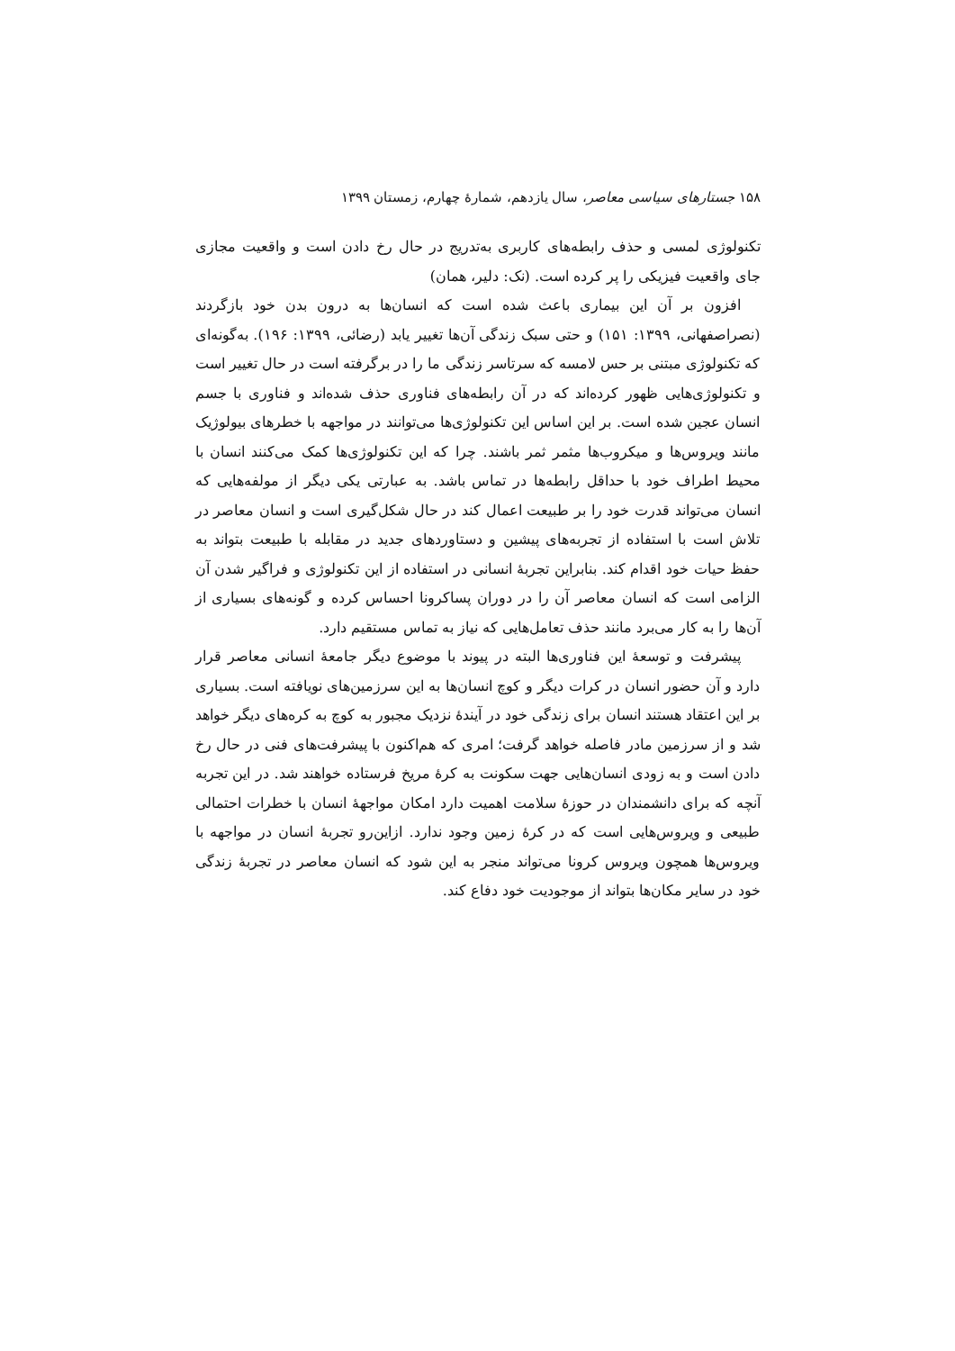۱۵۸ جستارهای سیاسی معاصر، سال یازدهم، شمارهٔ چهارم، زمستان ۱۳۹۹
تکنولوژی لمسی و حذف رابطه‌های کاربری به‌تدریج در حال رخ دادن است و واقعیت مجازی جای واقعیت فیزیکی را پر کرده است. (نک: دلیر، همان)
افزون بر آن این بیماری باعث شده است که انسان‌ها به درون بدن خود بازگردند (نصراصفهانی، ۱۳۹۹: ۱۵۱) و حتی سبک زندگی آن‌ها تغییر یابد (رضائی، ۱۳۹۹: ۱۹۶). به‌گونه‌ای که تکنولوژی مبتنی بر حس لامسه که سرتاسر زندگی ما را در برگرفته است در حال تغییر است و تکنولوژی‌هایی ظهور کرده‌اند که در آن رابطه‌های فناوری حذف شده‌اند و فناوری با جسم انسان عجین شده است. بر این اساس این تکنولوژی‌ها می‌توانند در مواجهه با خطرهای بیولوژیک مانند ویروس‌ها و میکروب‌ها مثمر ثمر باشند. چرا که این تکنولوژی‌ها کمک می‌کنند انسان با محیط اطراف خود با حداقل رابطه‌ها در تماس باشد. به عبارتی یکی دیگر از مولفه‌هایی که انسان می‌تواند قدرت خود را بر طبیعت اعمال کند در حال شکل‌گیری است و انسان معاصر در تلاش است با استفاده از تجربه‌های پیشین و دستاوردهای جدید در مقابله با طبیعت بتواند به حفظ حیات خود اقدام کند. بنابراین تجربهٔ انسانی در استفاده از این تکنولوژی و فراگیر شدن آن الزامی است که انسان معاصر آن را در دوران پساکرونا احساس کرده و گونه‌های بسیاری از آن‌ها را به کار می‌برد مانند حذف تعامل‌هایی که نیاز به تماس مستقیم دارد.
پیشرفت و توسعهٔ این فناوری‌ها البته در پیوند با موضوع دیگر جامعهٔ انسانی معاصر قرار دارد و آن حضور انسان در کرات دیگر و کوچ انسان‌ها به این سرزمین‌های نویافته است. بسیاری بر این اعتقاد هستند انسان برای زندگی خود در آیندهٔ نزدیک مجبور به کوچ به کره‌های دیگر خواهد شد و از سرزمین مادر فاصله خواهد گرفت؛ امری که هم‌اکنون با پیشرفت‌های فنی در حال رخ دادن است و به زودی انسان‌هایی جهت سکونت به کرهٔ مریخ فرستاده خواهند شد. در این تجربه آنچه که برای دانشمندان در حوزهٔ سلامت اهمیت دارد امکان مواجههٔ انسان با خطرات احتمالی طبیعی و ویروس‌هایی است که در کرهٔ زمین وجود ندارد. ازاین‌رو تجربهٔ انسان در مواجهه با ویروس‌ها همچون ویروس کرونا می‌تواند منجر به این شود که انسان معاصر در تجربهٔ زندگی خود در سایر مکان‌ها بتواند از موجودیت خود دفاع کند.